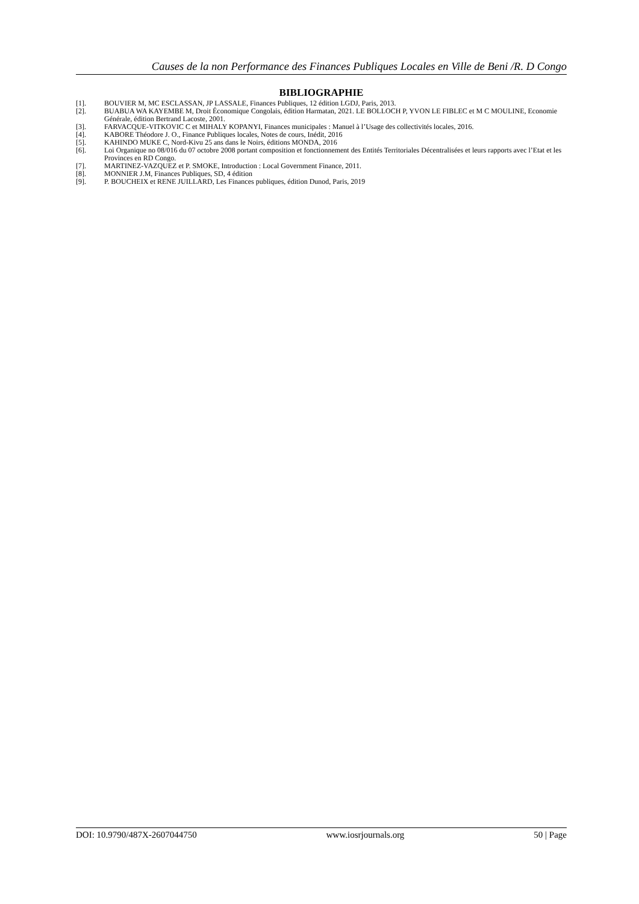Causes de la non Performance des Finances Publiques Locales en Ville de Beni /R. D Congo
BIBLIOGRAPHIE
[1]. BOUVIER M, MC ESCLASSAN, JP LASSALE, Finances Publiques, 12 édition LGDJ, Paris, 2013.
[2]. BUABUA WA KAYEMBE M, Droit Économique Congolais, édition Harmatan, 2021. LE BOLLOCH P, YVON LE FIBLEC et M C MOULINE, Economie Générale, édition Bertrand Lacoste, 2001.
[3]. FARVACQUE-VITKOVIC C et MIHALY KOPANYI, Finances municipales : Manuel à l’Usage des collectivités locales, 2016.
[4]. KABORE Théodore J. O., Finance Publiques locales, Notes de cours, Inédit, 2016
[5]. KAHINDO MUKE C, Nord-Kivu 25 ans dans le Noirs, éditions MONDA, 2016
[6]. Loi Organique no 08/016 du 07 octobre 2008 portant composition et fonctionnement des Entités Territoriales Décentralisées et leurs rapports avec l’Etat et les Provinces en RD Congo.
[7]. MARTINEZ-VAZQUEZ et P. SMOKE, Introduction : Local Government Finance, 2011.
[8]. MONNIER J.M, Finances Publiques, SD, 4 édition
[9]. P. BOUCHEIX et RENE JUILLARD, Les Finances publiques, édition Dunod, Paris, 2019
DOI: 10.9790/487X-2607044750 www.iosrjournals.org 50 | Page